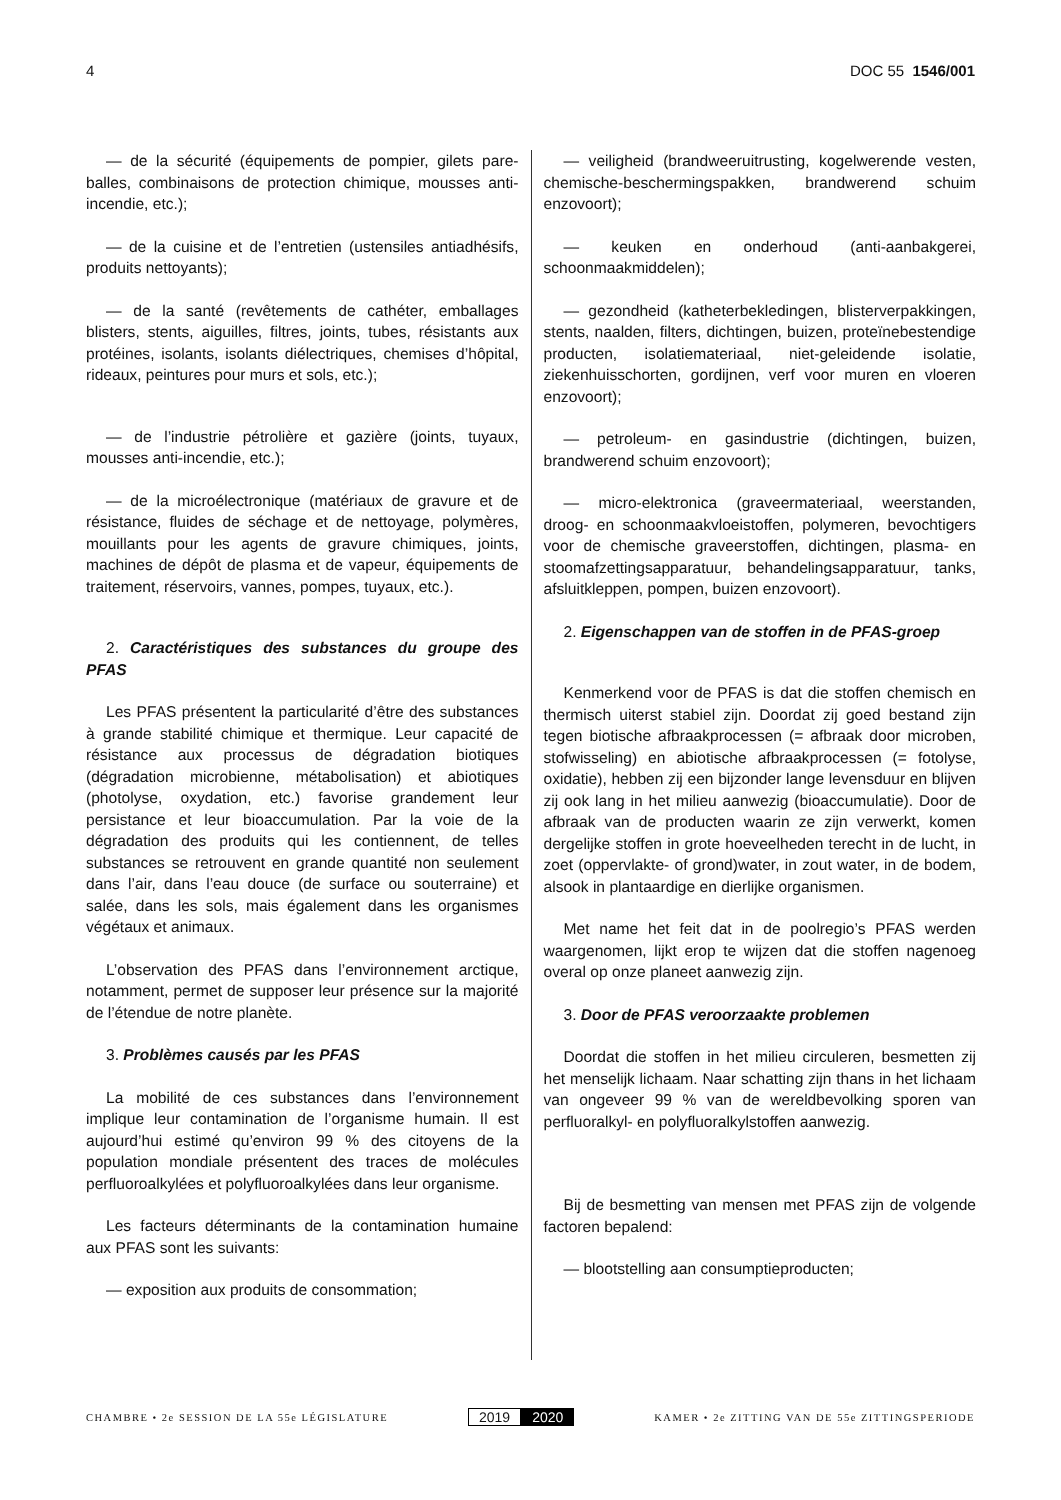4 DOC 55 1546/001
— de la sécurité (équipements de pompier, gilets pare-balles, combinaisons de protection chimique, mousses anti-incendie, etc.);
— de la cuisine et de l’entretien (ustensiles antiadhésifs, produits nettoyants);
— de la santé (revêtements de cathéter, emballages blisters, stents, aiguilles, filtres, joints, tubes, résistants aux protéines, isolants, isolants diélectriques, chemises d’hôpital, rideaux, peintures pour murs et sols, etc.);
— de l’industrie pétrolière et gazière (joints, tuyaux, mousses anti-incendie, etc.);
— de la microélectronique (matériaux de gravure et de résistance, fluides de séchage et de nettoyage, polymères, mouillants pour les agents de gravure chimiques, joints, machines de dépôt de plasma et de vapeur, équipements de traitement, réservoirs, vannes, pompes, tuyaux, etc.).
2. Caractéristiques des substances du groupe des PFAS
Les PFAS présentent la particularité d’être des substances à grande stabilité chimique et thermique. Leur capacité de résistance aux processus de dégradation biotiques (dégradation microbienne, métabolisation) et abiotiques (photolyse, oxydation, etc.) favorise grandement leur persistance et leur bioaccumulation. Par la voie de la dégradation des produits qui les contiennent, de telles substances se retrouvent en grande quantité non seulement dans l’air, dans l’eau douce (de surface ou souterraine) et salée, dans les sols, mais également dans les organismes végétaux et animaux.
L’observation des PFAS dans l’environnement arctique, notamment, permet de supposer leur présence sur la majorité de l’étendue de notre planète.
3. Problèmes causés par les PFAS
La mobilité de ces substances dans l’environnement implique leur contamination de l’organisme humain. Il est aujourd’hui estimé qu’environ 99 % des citoyens de la population mondiale présentent des traces de molécules perfluoroalkylées et polyfluoroalkylées dans leur organisme.
Les facteurs déterminants de la contamination humaine aux PFAS sont les suivants:
— exposition aux produits de consommation;
— veiligheid (brandweeruitrusting, kogelwerende vesten, chemische-beschermingspakken, brandwerend schuim enzovoort);
— keuken en onderhoud (anti-aanbakgerei, schoonmaakmiddelen);
— gezondheid (katheterbekledingen, blisterverpakkingen, stents, naalden, filters, dichtingen, buizen, proteïnebestendige producten, isolatiemateriaal, niet-geleidende isolatie, ziekenhuisschorten, gordijnen, verf voor muren en vloeren enzovoort);
— petroleum- en gasindustrie (dichtingen, buizen, brandwerend schuim enzovoort);
— micro-elektronica (graveermateriaal, weerstanden, droog- en schoonmaakvloeistoffen, polymeren, bevochtigers voor de chemische graveerstoffen, dichtingen, plasma- en stoomafzettingsapparatuur, behandelingsapparatuur, tanks, afsluitkleppen, pompen, buizen enzovoort).
2. Eigenschappen van de stoffen in de PFAS-groep
Kenmerkend voor de PFAS is dat die stoffen chemisch en thermisch uiterst stabiel zijn. Doordat zij goed bestand zijn tegen biotische afbraakprocessen (= afbraak door microben, stofwisseling) en abiotische afbraakprocessen (= fotolyse, oxidatie), hebben zij een bijzonder lange levensduur en blijven zij ook lang in het milieu aanwezig (bioaccumulatie). Door de afbraak van de producten waarin ze zijn verwerkt, komen dergelijke stoffen in grote hoeveelheden terecht in de lucht, in zoet (oppervlakte- of grond)water, in zout water, in de bodem, alsook in plantaardige en dierlijke organismen.
Met name het feit dat in de poolregio’s PFAS werden waargenomen, lijkt erop te wijzen dat die stoffen nagenoeg overal op onze planeet aanwezig zijn.
3. Door de PFAS veroorzaakte problemen
Doordat die stoffen in het milieu circuleren, besmetten zij het menselijk lichaam. Naar schatting zijn thans in het lichaam van ongeveer 99 % van de wereldbevolking sporen van perfluoralkyl- en polyfluoralkylstoffen aanwezig.
Bij de besmetting van mensen met PFAS zijn de volgende factoren bepalend:
— blootstelling aan consumptieproducten;
CHAMBRE • 2e SESSION DE LA 55e LÉGISLATURE 2019 2020 KAMER • 2e ZITTING VAN DE 55e ZITTINGSPERIODE